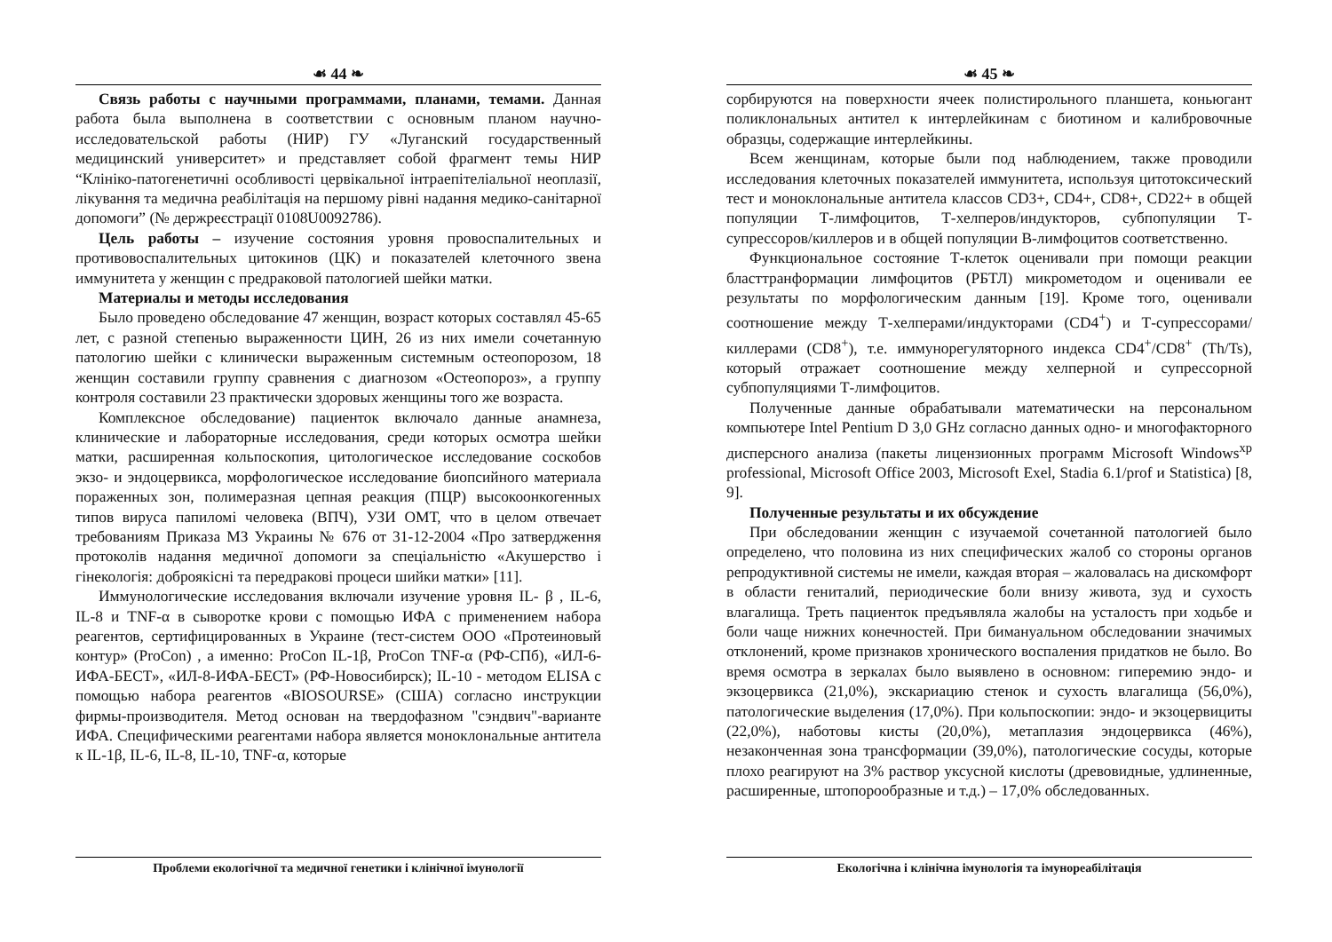☙ 44 ❧
Связь работы с научными программами, планами, темами. Данная работа была выполнена в соответствии с основным планом научно-исследовательской работы (НИР) ГУ «Луганский государственный медицинский университет» и представляет собой фрагмент темы НИР “Клініко-патогенетичні особливості цервікальної інтраепітеліальної неоплазії, лікування та медична реабілітація на першому рівні надання медико-санітарної допомоги” (№ держреєстрації 0108U0092786).
Цель работы – изучение состояния уровня провоспалительных и противовоспалительных цитокинов (ЦК) и показателей клеточного звена иммунитета у женщин с предраковой патологией шейки матки.
Материалы и методы исследования
Было проведено обследование 47 женщин, возраст которых составлял 45-65 лет, с разной степенью выраженности ЦИН, 26 из них имели сочетанную патологию шейки с клинически выраженным системным остеопорозом, 18 женщин составили группу сравнения с диагнозом «Остеопороз», а группу контроля составили 23 практически здоровых женщины того же возраста.
Комплексное обследование) пациенток включало данные анамнеза, клинические и лабораторные исследования, среди которых осмотра шейки матки, расширенная кольпоскопия, цитологическое исследование соскобов экзо- и эндоцервикса, морфологическое исследование биопсийного материала пораженных зон, полимеразная цепная реакция (ПЦР) высокоонкогенных типов вируса папиломі человека (ВПЧ), УЗИ ОМТ, что в целом отвечает требованиям Приказа МЗ Украины № 676 от 31-12-2004 «Про затвердження протоколів надання медичної допомоги за спеціальністю «Акушерство і гінекологія: доброякісні та передракові процеси шийки матки» [11].
Иммунологические исследования включали изучение уровня IL- β , IL-6, IL-8 и TNF-α в сыворотке крови с помощью ИФА с применением набора реагентов, сертифицированных в Украине (тест-систем ООО «Протеиновый контур» (ProCon) , а именно: ProCon IL-1β, ProCon TNF-α (РФ-СПб), «ИЛ-6-ИФА-БЕСТ», «ИЛ-8-ИФА-БЕСТ» (РФ-Новосибирск); IL-10 - методом ELISA с помощью набора реагентов «BIOSOURSE» (США) согласно инструкции фирмы-производителя. Метод основан на твердофазном "сэндвич"-варианте ИФА. Специфическими реагентами набора является моноклональные антитела к IL-1β, IL-6, IL-8, IL-10, TNF-α, которые
Проблеми екологічної та медичної генетики і клінічної імунології
☙ 45 ❧
сорбируются на поверхности ячеек полистирольного планшета, коньюгант поликлональных антител к интерлейкинам с биотином и калибровочные образцы, содержащие интерлейкины.
Всем женщинам, которые были под наблюдением, также проводили исследования клеточных показателей иммунитета, используя цитотоксический тест и моноклональные антитела классов CD3+, CD4+, CD8+, CD22+ в общей популяции Т-лимфоцитов, Т-хелперов/индукторов, субпопуляции Т-супрессоров/киллеров и в общей популяции В-лимфоцитов соответственно.
Функциональное состояние Т-клеток оценивали при помощи реакции бласттранформации лимфоцитов (РБТЛ) микрометодом и оценивали ее результаты по морфологическим данным [19]. Кроме того, оценивали соотношение между Т-хелперами/индукторами (CD4<sup>+</sup>) и Т-супрессорами/киллерами (CD8<sup>+</sup>), т.е. иммунорегуляторного индекса CD4<sup>+</sup>/CD8<sup>+</sup> (Th/Ts), который отражает соотношение между хелперной и супрессорной субпопуляциями Т-лимфоцитов.
Полученные данные обрабатывали математически на персональном компьютере Intel Pentium D 3,0 GHz согласно данных одно- и многофакторного дисперсного анализа (пакеты лицензионных программ Microsoft Windows<sup>xp</sup> professional, Microsoft Office 2003, Microsoft Exel, Stadia 6.1/prof и Statistica) [8, 9].
Полученные результаты и их обсуждение
При обследовании женщин с изучаемой сочетанной патологией было определено, что половина из них специфических жалоб со стороны органов репродуктивной системы не имели, каждая вторая – жаловалась на дискомфорт в области гениталий, периодические боли внизу живота, зуд и сухость влагалища. Треть пациенток предъявляла жалобы на усталость при ходьбе и боли чаще нижних конечностей. При бимануальном обследовании значимых отклонений, кроме признаков хронического воспаления придатков не было. Во время осмотра в зеркалах было выявлено в основном: гиперемию эндо- и экзоцервикса (21,0%), экскариацию стенок и сухость влагалища (56,0%), патологические выделения (17,0%). При кольпоскопии: эндо- и экзоцервициты (22,0%), наботовы кисты (20,0%), метаплазия эндоцервикса (46%), незаконченная зона трансформации (39,0%), патологические сосуды, которые плохо реагируют на 3% раствор уксусной кислоты (древовидные, удлиненные, расширенные, штопорообразные и т.д.) – 17,0% обследованных.
Екологічна і клінічна імунологія та імунореабілітація